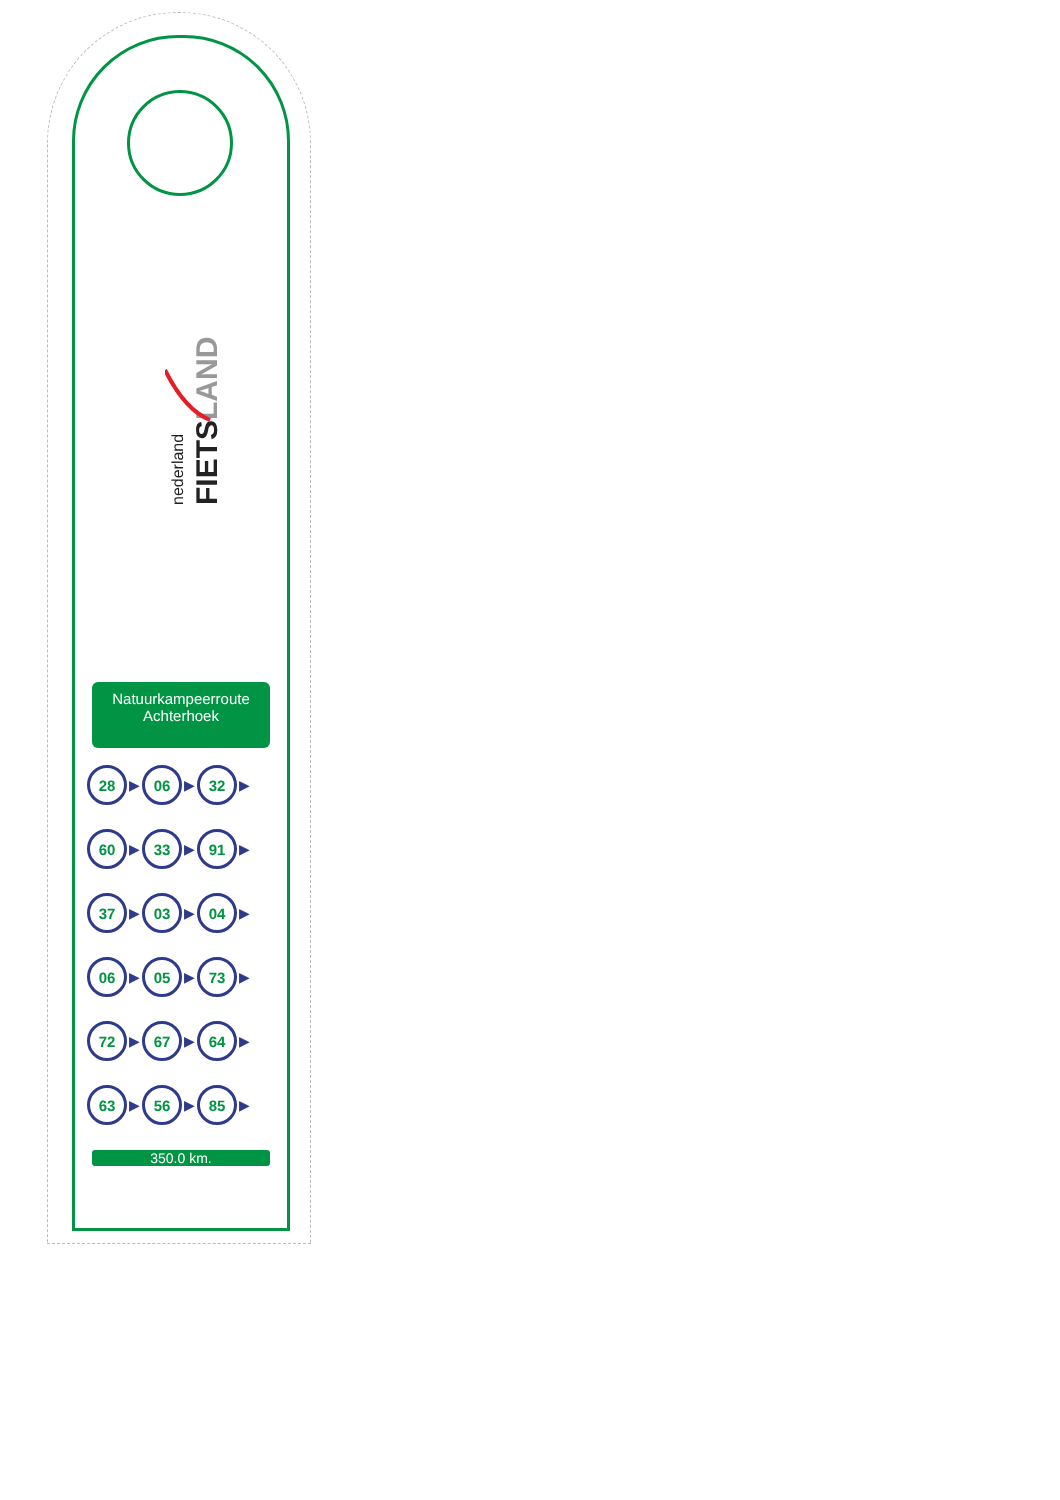FIETSLAND
nederland
Natuurkampeerroute Achterhoek
28 ▶ 06 ▶ 32 ▶
60 ▶ 33 ▶ 91 ▶
37 ▶ 03 ▶ 04 ▶
06 ▶ 05 ▶ 73 ▶
72 ▶ 67 ▶ 64 ▶
63 ▶ 56 ▶ 85 ▶
350.0 km.